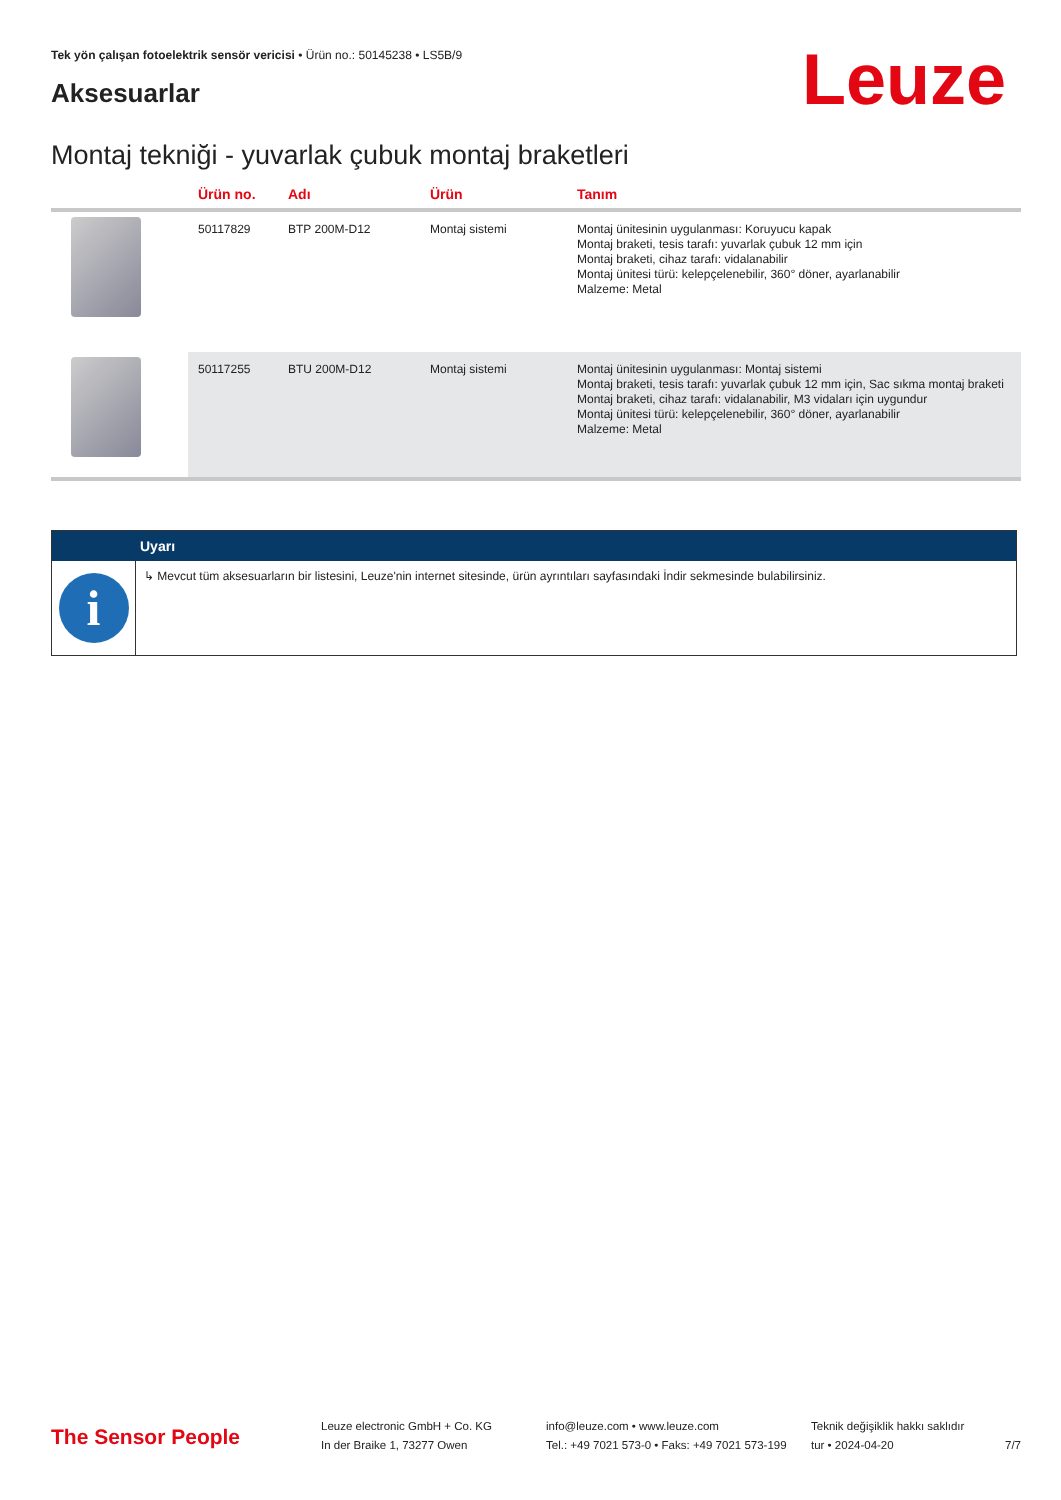Tek yön çalışan fotoelektrik sensör vericisi • Ürün no.: 50145238 • LS5B/9
Aksesuarlar Leuze
Montaj tekniği - yuvarlak çubuk montaj braketleri
| | Ürün no. | Adı | Ürün | Tanım |
| --- | --- | --- | --- | --- |
| | 50117829 | BTP 200M-D12 | Montaj sistemi | Montaj ünitesinin uygulanması: Koruyucu kapak Montaj braketi, tesis tarafı: yuvarlak çubuk 12 mm için Montaj braketi, cihaz tarafı: vidalanabilir Montaj ünitesi türü: kelepçelenebilir, 360° döner, ayarlanabilir Malzeme: Metal |
| | 50117255 | BTU 200M-D12 | Montaj sistemi | Montaj ünitesinin uygulanması: Montaj sistemi Montaj braketi, tesis tarafı: yuvarlak çubuk 12 mm için, Sac sıkma montaj braketi Montaj braketi, cihaz tarafı: vidalanabilir, M3 vidaları için uygundur Montaj ünitesi türü: kelepçelenebilir, 360° döner, ayarlanabilir Malzeme: Metal |
Uyarı
i
↳ Mevcut tüm aksesuarların bir listesini, Leuze'nin internet sitesinde, ürün ayrıntıları sayfasındaki İndir sekmesinde bulabilirsiniz.
The Sensor People
Leuze electronic GmbH + Co. KG
In der Braike 1, 73277 Owen
info@leuze.com • www.leuze.com
Tel.: +49 7021 573-0 • Faks: +49 7021 573-199
Teknik değişiklik hakkı saklıdır
tur • 2024-04-20
7/7